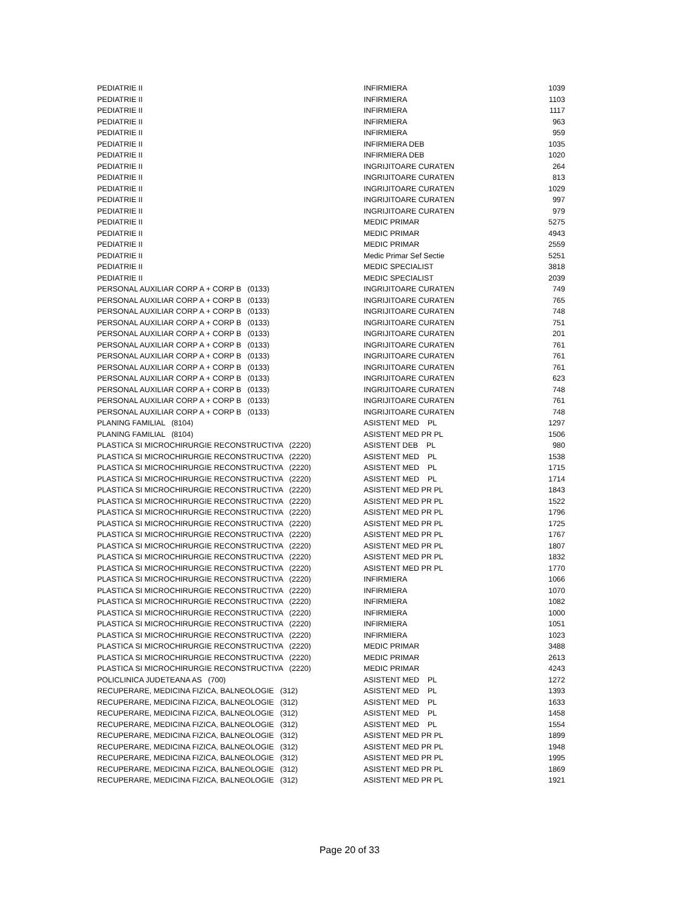| PEDIATRIE II | INFIRMIERA | 1039 |
| PEDIATRIE II | INFIRMIERA | 1103 |
| PEDIATRIE II | INFIRMIERA | 1117 |
| PEDIATRIE II | INFIRMIERA | 963 |
| PEDIATRIE II | INFIRMIERA | 959 |
| PEDIATRIE II | INFIRMIERA DEB | 1035 |
| PEDIATRIE II | INFIRMIERA DEB | 1020 |
| PEDIATRIE II | INGRIJITOARE CURATEN | 264 |
| PEDIATRIE II | INGRIJITOARE CURATEN | 813 |
| PEDIATRIE II | INGRIJITOARE CURATEN | 1029 |
| PEDIATRIE II | INGRIJITOARE CURATEN | 997 |
| PEDIATRIE II | INGRIJITOARE CURATEN | 979 |
| PEDIATRIE II | MEDIC PRIMAR | 5275 |
| PEDIATRIE II | MEDIC PRIMAR | 4943 |
| PEDIATRIE II | MEDIC PRIMAR | 2559 |
| PEDIATRIE II | Medic Primar Sef Sectie | 5251 |
| PEDIATRIE II | MEDIC SPECIALIST | 3818 |
| PEDIATRIE II | MEDIC SPECIALIST | 2039 |
| PERSONAL AUXILIAR CORP A + CORP B (0133) | INGRIJITOARE CURATEN | 749 |
| PERSONAL AUXILIAR CORP A + CORP B (0133) | INGRIJITOARE CURATEN | 765 |
| PERSONAL AUXILIAR CORP A + CORP B (0133) | INGRIJITOARE CURATEN | 748 |
| PERSONAL AUXILIAR CORP A + CORP B (0133) | INGRIJITOARE CURATEN | 751 |
| PERSONAL AUXILIAR CORP A + CORP B (0133) | INGRIJITOARE CURATEN | 201 |
| PERSONAL AUXILIAR CORP A + CORP B (0133) | INGRIJITOARE CURATEN | 761 |
| PERSONAL AUXILIAR CORP A + CORP B (0133) | INGRIJITOARE CURATEN | 761 |
| PERSONAL AUXILIAR CORP A + CORP B (0133) | INGRIJITOARE CURATEN | 761 |
| PERSONAL AUXILIAR CORP A + CORP B (0133) | INGRIJITOARE CURATEN | 623 |
| PERSONAL AUXILIAR CORP A + CORP B (0133) | INGRIJITOARE CURATEN | 748 |
| PERSONAL AUXILIAR CORP A + CORP B (0133) | INGRIJITOARE CURATEN | 761 |
| PERSONAL AUXILIAR CORP A + CORP B (0133) | INGRIJITOARE CURATEN | 748 |
| PLANING FAMILIAL (8104) | ASISTENT MED PL | 1297 |
| PLANING FAMILIAL (8104) | ASISTENT MED PR PL | 1506 |
| PLASTICA SI MICROCHIRURGIE RECONSTRUCTIVA (2220) | ASISTENT DEB PL | 980 |
| PLASTICA SI MICROCHIRURGIE RECONSTRUCTIVA (2220) | ASISTENT MED PL | 1538 |
| PLASTICA SI MICROCHIRURGIE RECONSTRUCTIVA (2220) | ASISTENT MED PL | 1715 |
| PLASTICA SI MICROCHIRURGIE RECONSTRUCTIVA (2220) | ASISTENT MED PL | 1714 |
| PLASTICA SI MICROCHIRURGIE RECONSTRUCTIVA (2220) | ASISTENT MED PR PL | 1843 |
| PLASTICA SI MICROCHIRURGIE RECONSTRUCTIVA (2220) | ASISTENT MED PR PL | 1522 |
| PLASTICA SI MICROCHIRURGIE RECONSTRUCTIVA (2220) | ASISTENT MED PR PL | 1796 |
| PLASTICA SI MICROCHIRURGIE RECONSTRUCTIVA (2220) | ASISTENT MED PR PL | 1725 |
| PLASTICA SI MICROCHIRURGIE RECONSTRUCTIVA (2220) | ASISTENT MED PR PL | 1767 |
| PLASTICA SI MICROCHIRURGIE RECONSTRUCTIVA (2220) | ASISTENT MED PR PL | 1807 |
| PLASTICA SI MICROCHIRURGIE RECONSTRUCTIVA (2220) | ASISTENT MED PR PL | 1832 |
| PLASTICA SI MICROCHIRURGIE RECONSTRUCTIVA (2220) | ASISTENT MED PR PL | 1770 |
| PLASTICA SI MICROCHIRURGIE RECONSTRUCTIVA (2220) | INFIRMIERA | 1066 |
| PLASTICA SI MICROCHIRURGIE RECONSTRUCTIVA (2220) | INFIRMIERA | 1070 |
| PLASTICA SI MICROCHIRURGIE RECONSTRUCTIVA (2220) | INFIRMIERA | 1082 |
| PLASTICA SI MICROCHIRURGIE RECONSTRUCTIVA (2220) | INFIRMIERA | 1000 |
| PLASTICA SI MICROCHIRURGIE RECONSTRUCTIVA (2220) | INFIRMIERA | 1051 |
| PLASTICA SI MICROCHIRURGIE RECONSTRUCTIVA (2220) | INFIRMIERA | 1023 |
| PLASTICA SI MICROCHIRURGIE RECONSTRUCTIVA (2220) | MEDIC PRIMAR | 3488 |
| PLASTICA SI MICROCHIRURGIE RECONSTRUCTIVA (2220) | MEDIC PRIMAR | 2613 |
| PLASTICA SI MICROCHIRURGIE RECONSTRUCTIVA (2220) | MEDIC PRIMAR | 4243 |
| POLICLINICA JUDETEANA AS (700) | ASISTENT MED PL | 1272 |
| RECUPERARE, MEDICINA FIZICA, BALNEOLOGIE (312) | ASISTENT MED PL | 1393 |
| RECUPERARE, MEDICINA FIZICA, BALNEOLOGIE (312) | ASISTENT MED PL | 1633 |
| RECUPERARE, MEDICINA FIZICA, BALNEOLOGIE (312) | ASISTENT MED PL | 1458 |
| RECUPERARE, MEDICINA FIZICA, BALNEOLOGIE (312) | ASISTENT MED PL | 1554 |
| RECUPERARE, MEDICINA FIZICA, BALNEOLOGIE (312) | ASISTENT MED PR PL | 1899 |
| RECUPERARE, MEDICINA FIZICA, BALNEOLOGIE (312) | ASISTENT MED PR PL | 1948 |
| RECUPERARE, MEDICINA FIZICA, BALNEOLOGIE (312) | ASISTENT MED PR PL | 1995 |
| RECUPERARE, MEDICINA FIZICA, BALNEOLOGIE (312) | ASISTENT MED PR PL | 1869 |
| RECUPERARE, MEDICINA FIZICA, BALNEOLOGIE (312) | ASISTENT MED PR PL | 1921 |
Page 20 of 33